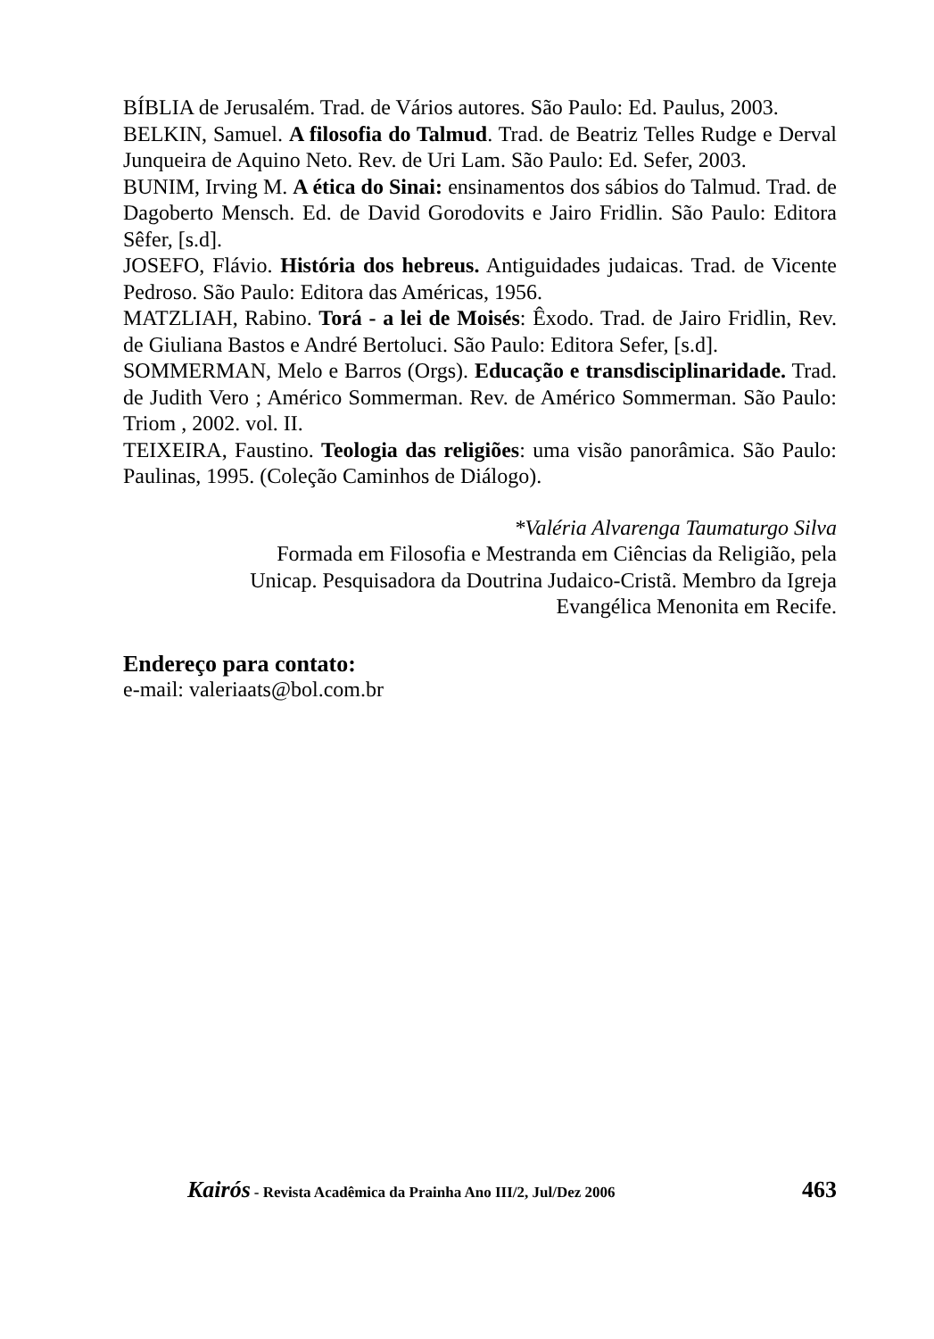BÍBLIA de Jerusalém. Trad. de Vários autores. São Paulo: Ed. Paulus, 2003.
BELKIN, Samuel. A filosofia do Talmud. Trad. de Beatriz Telles Rudge e Derval Junqueira de Aquino Neto. Rev. de Uri Lam. São Paulo: Ed. Sefer, 2003.
BUNIM, Irving M. A ética do Sinai: ensinamentos dos sábios do Talmud. Trad. de Dagoberto Mensch. Ed. de David Gorodovits e Jairo Fridlin. São Paulo: Editora Sêfer, [s.d].
JOSEFO, Flávio. História dos hebreus. Antiguidades judaicas. Trad. de Vicente Pedroso. São Paulo: Editora das Américas, 1956.
MATZLIAH, Rabino. Torá - a lei de Moisés: Êxodo. Trad. de Jairo Fridlin, Rev. de Giuliana Bastos e André Bertoluci. São Paulo: Editora Sefer, [s.d].
SOMMERMAN, Melo e Barros (Orgs). Educação e transdisciplinaridade. Trad. de Judith Vero ; Américo Sommerman. Rev. de Américo Sommerman. São Paulo: Triom , 2002. vol. II.
TEIXEIRA, Faustino. Teologia das religiões: uma visão panorâmica. São Paulo: Paulinas, 1995. (Coleção Caminhos de Diálogo).
*Valéria Alvarenga Taumaturgo Silva
Formada em Filosofia e Mestranda em Ciências da Religião, pela
Unicap. Pesquisadora da Doutrina Judaico-Cristã. Membro da Igreja
Evangélica Menonita em Recife.
Endereço para contato:
e-mail: valeriaats@bol.com.br
Kairós - Revista Acadêmica da Prainha Ano III/2, Jul/Dez 2006 463